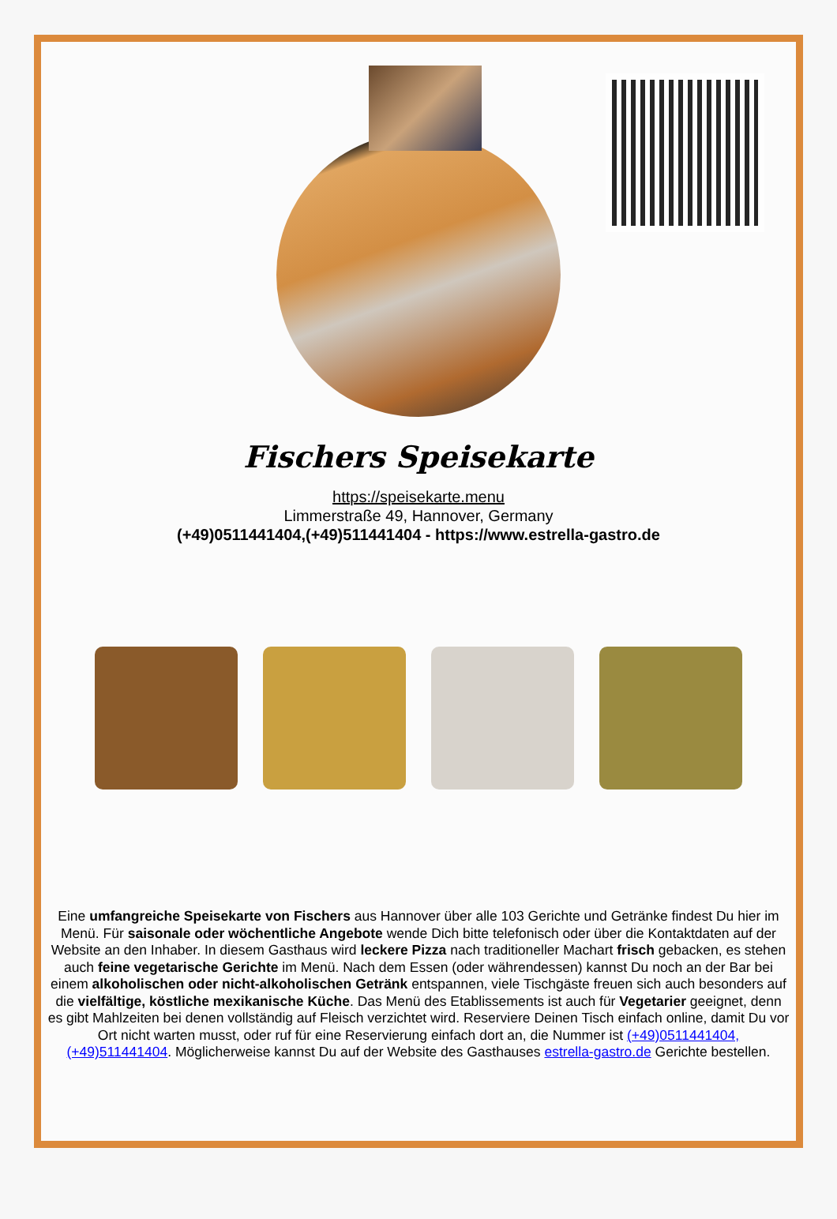Fischers Speisekarte
https://speisekarte.menu
Limmerstraße 49, Hannover, Germany
(+49)0511441404,(+49)511441404 - https://www.estrella-gastro.de
Eine umfangreiche Speisekarte von Fischers aus Hannover über alle 103 Gerichte und Getränke findest Du hier im Menü. Für saisonale oder wöchentliche Angebote wende Dich bitte telefonisch oder über die Kontaktdaten auf der Website an den Inhaber. In diesem Gasthaus wird leckere Pizza nach traditioneller Machart frisch gebacken, es stehen auch feine vegetarische Gerichte im Menü. Nach dem Essen (oder währendessen) kannst Du noch an der Bar bei einem alkoholischen oder nicht-alkoholischen Getränk entspannen, viele Tischgäste freuen sich auch besonders auf die vielfältige, köstliche mexikanische Küche. Das Menü des Etablissements ist auch für Vegetarier geeignet, denn es gibt Mahlzeiten bei denen vollständig auf Fleisch verzichtet wird. Reserviere Deinen Tisch einfach online, damit Du vor Ort nicht warten musst, oder ruf für eine Reservierung einfach dort an, die Nummer ist (+49)0511441404,(+49)511441404. Möglicherweise kannst Du auf der Website des Gasthauses estrella-gastro.de Gerichte bestellen.